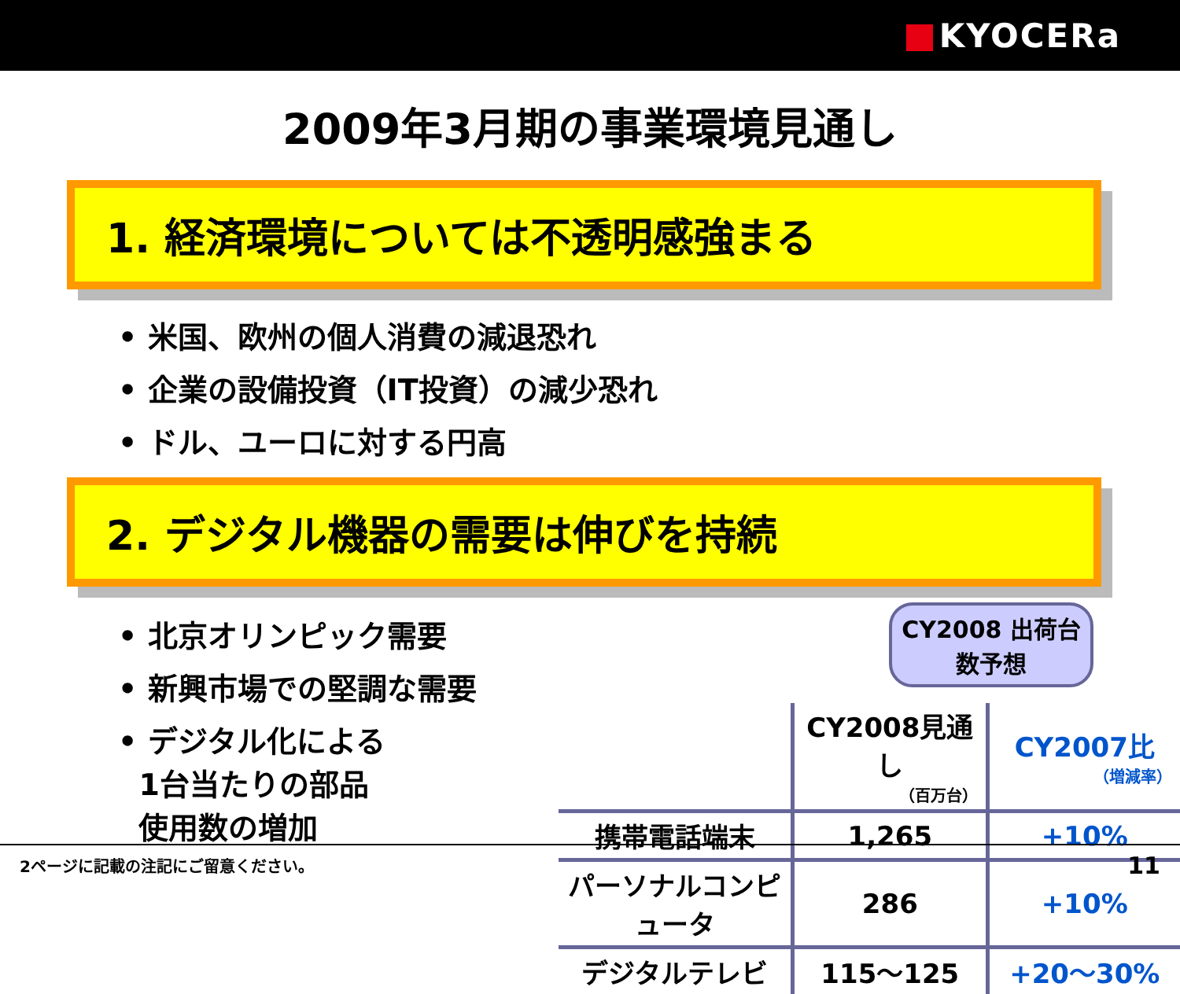KYOCERa
2009年3月期の事業環境見通し
1. 経済環境については不透明感強まる
• 米国、欧州の個人消費の減退恐れ
• 企業の設備投資（IT投資）の減少恐れ
• ドル、ユーロに対する円高
2. デジタル機器の需要は伸びを持続
• 北京オリンピック需要
• 新興市場での堅調な需要
• デジタル化による
1台当たりの部品
使用数の増加
CY2008 出荷台数予想
| | CY2008見通し （百万台） | CY2007比 （増減率） |
| --- | --- | --- |
| 携帯電話端末 | 1,265 | +10% |
| パーソナルコンピュータ | 286 | +10% |
| デジタルテレビ | 115〜125 | +20〜30% |
2ページに記載の注記にご留意ください。 11